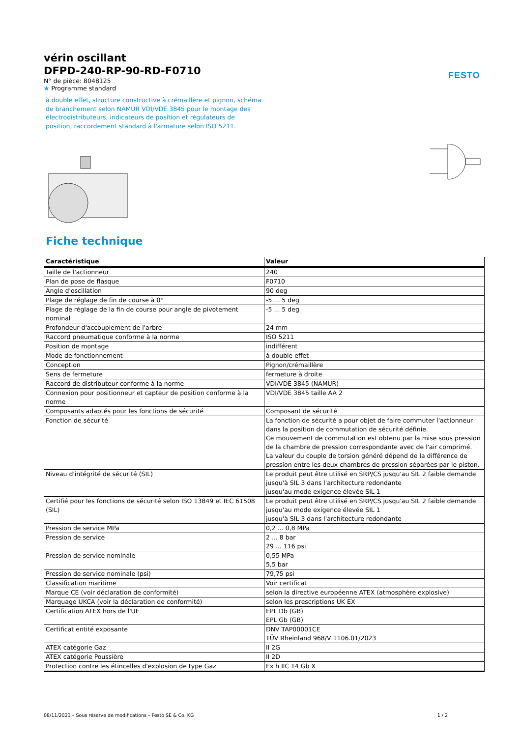FESTO
vérin oscillant
DFPD-240-RP-90-RD-F0710
N° de pièce: 8048125
★ Programme standard
à double effet, structure constructive à crémaillère et pignon, schéma de branchement selon NAMUR VDI/VDE 3845 pour le montage des électrodistributeurs, indicateurs de position et régulateurs de position, raccordement standard à l'armature selon ISO 5211.
Fiche technique
| Caractéristique | Valeur |
| --- | --- |
| Taille de l'actionneur | 240 |
| Plan de pose de flasque | F0710 |
| Angle d'oscillation | 90 deg |
| Plage de réglage de fin de course à 0° | -5 ... 5 deg |
| Plage de réglage de la fin de course pour angle de pivotement nominal | -5 ... 5 deg |
| Profondeur d'accouplement de l'arbre | 24 mm |
| Raccord pneumatique conforme à la norme | ISO 5211 |
| Position de montage | indifférent |
| Mode de fonctionnement | à double effet |
| Conception | Pignon/crémaillère |
| Sens de fermeture | fermeture à droite |
| Raccord de distributeur conforme à la norme | VDI/VDE 3845 (NAMUR) |
| Connexion pour positionneur et capteur de position conforme à la norme | VDI/VDE 3845 taille AA 2 |
| Composants adaptés pour les fonctions de sécurité | Composant de sécurité |
| Fonction de sécurité | La fonction de sécurité a pour objet de faire commuter l'actionneur dans la position de commutation de sécurité définie. Ce mouvement de commutation est obtenu par la mise sous pression de la chambre de pression correspondante avec de l'air comprimé. La valeur du couple de torsion généré dépend de la différence de pression entre les deux chambres de pression séparées par le piston. |
| Niveau d'intégrité de sécurité (SIL) | Le produit peut être utilisé en SRP/CS jusqu'au SIL 2 faible demande jusqu'à SIL 3 dans l'architecture redondante jusqu'au mode exigence élevée SIL 1 |
| Certifié pour les fonctions de sécurité selon ISO 13849 et IEC 61508 (SIL) | Le produit peut être utilisé en SRP/CS jusqu'au SIL 2 faible demande jusqu'au mode exigence élevée SIL 1 jusqu'à SIL 3 dans l'architecture redondante |
| Pression de service MPa | 0,2 ... 0,8 MPa |
| Pression de service | 2 ... 8 bar 29 ... 116 psi |
| Pression de service nominale | 0,55 MPa 5,5 bar |
| Pression de service nominale (psi) | 79,75 psi |
| Classification maritime | Voir certificat |
| Marque CE (voir déclaration de conformité) | selon la directive européenne ATEX (atmosphère explosive) |
| Marquage UKCA (voir la déclaration de conformité) | selon les prescriptions UK EX |
| Certification ATEX hors de l'UE | EPL Db (GB) EPL Gb (GB) |
| Certificat entité exposante | DNV TAP00001CE TÜV Rheinland 968/V 1106.01/2023 |
| ATEX catégorie Gaz | II 2G |
| ATEX catégorie Poussière | II 2D |
| Protection contre les étincelles d'explosion de type Gaz | Ex h IIC T4 Gb X |
08/11/2023 – Sous réserve de modifications – Festo SE & Co. KG 1 / 2